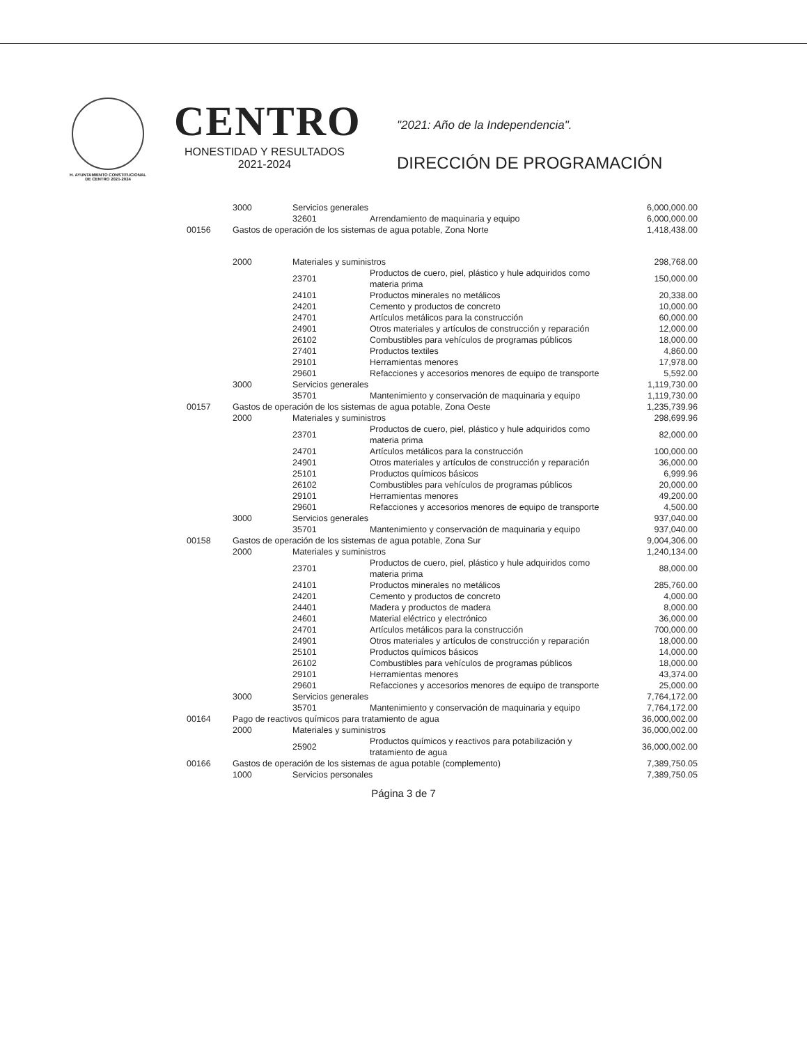H. AYUNTAMIENTO CONSTITUCIONAL
DE CENTRO 2021-2024
CENTRO
HONESTIDAD Y RESULTADOS
2021-2024
"2021: Año de la Independencia".
DIRECCIÓN DE PROGRAMACIÓN
| | 3000 | Servicios generales | | 6,000,000.00 |
| | | 32601 | Arrendamiento de maquinaria y equipo | 6,000,000.00 |
| 00156 | Gastos de operación de los sistemas de agua potable, Zona Norte | | | 1,418,438.00 |
| | 2000 | Materiales y suministros | | 298,768.00 |
| | | 23701 | Productos de cuero, piel, plástico y hule adquiridos como materia prima | 150,000.00 |
| | | 24101 | Productos minerales no metálicos | 20,338.00 |
| | | 24201 | Cemento y productos de concreto | 10,000.00 |
| | | 24701 | Artículos metálicos para la construcción | 60,000.00 |
| | | 24901 | Otros materiales y artículos de construcción y reparación | 12,000.00 |
| | | 26102 | Combustibles para vehículos de programas públicos | 18,000.00 |
| | | 27401 | Productos textiles | 4,860.00 |
| | | 29101 | Herramientas menores | 17,978.00 |
| | | 29601 | Refacciones y accesorios menores de equipo de transporte | 5,592.00 |
| | 3000 | Servicios generales | | 1,119,730.00 |
| | | 35701 | Mantenimiento y conservación de maquinaria y equipo | 1,119,730.00 |
| 00157 | Gastos de operación de los sistemas de agua potable, Zona Oeste | | | 1,235,739.96 |
| | 2000 | Materiales y suministros | | 298,699.96 |
| | | 23701 | Productos de cuero, piel, plástico y hule adquiridos como materia prima | 82,000.00 |
| | | 24701 | Artículos metálicos para la construcción | 100,000.00 |
| | | 24901 | Otros materiales y artículos de construcción y reparación | 36,000.00 |
| | | 25101 | Productos químicos básicos | 6,999.96 |
| | | 26102 | Combustibles para vehículos de programas públicos | 20,000.00 |
| | | 29101 | Herramientas menores | 49,200.00 |
| | | 29601 | Refacciones y accesorios menores de equipo de transporte | 4,500.00 |
| | 3000 | Servicios generales | | 937,040.00 |
| | | 35701 | Mantenimiento y conservación de maquinaria y equipo | 937,040.00 |
| 00158 | Gastos de operación de los sistemas de agua potable, Zona Sur | | | 9,004,306.00 |
| | 2000 | Materiales y suministros | | 1,240,134.00 |
| | | 23701 | Productos de cuero, piel, plástico y hule adquiridos como materia prima | 88,000.00 |
| | | 24101 | Productos minerales no metálicos | 285,760.00 |
| | | 24201 | Cemento y productos de concreto | 4,000.00 |
| | | 24401 | Madera y productos de madera | 8,000.00 |
| | | 24601 | Material eléctrico y electrónico | 36,000.00 |
| | | 24701 | Artículos metálicos para la construcción | 700,000.00 |
| | | 24901 | Otros materiales y artículos de construcción y reparación | 18,000.00 |
| | | 25101 | Productos químicos básicos | 14,000.00 |
| | | 26102 | Combustibles para vehículos de programas públicos | 18,000.00 |
| | | 29101 | Herramientas menores | 43,374.00 |
| | | 29601 | Refacciones y accesorios menores de equipo de transporte | 25,000.00 |
| | 3000 | Servicios generales | | 7,764,172.00 |
| | | 35701 | Mantenimiento y conservación de maquinaria y equipo | 7,764,172.00 |
| 00164 | Pago de reactivos químicos para tratamiento de agua | | | 36,000,002.00 |
| | 2000 | Materiales y suministros | | 36,000,002.00 |
| | | 25902 | Productos químicos y reactivos para potabilización y tratamiento de agua | 36,000,002.00 |
| 00166 | Gastos de operación de los sistemas de agua potable (complemento) | | | 7,389,750.05 |
| | 1000 | Servicios personales | | 7,389,750.05 |
Página 3 de 7